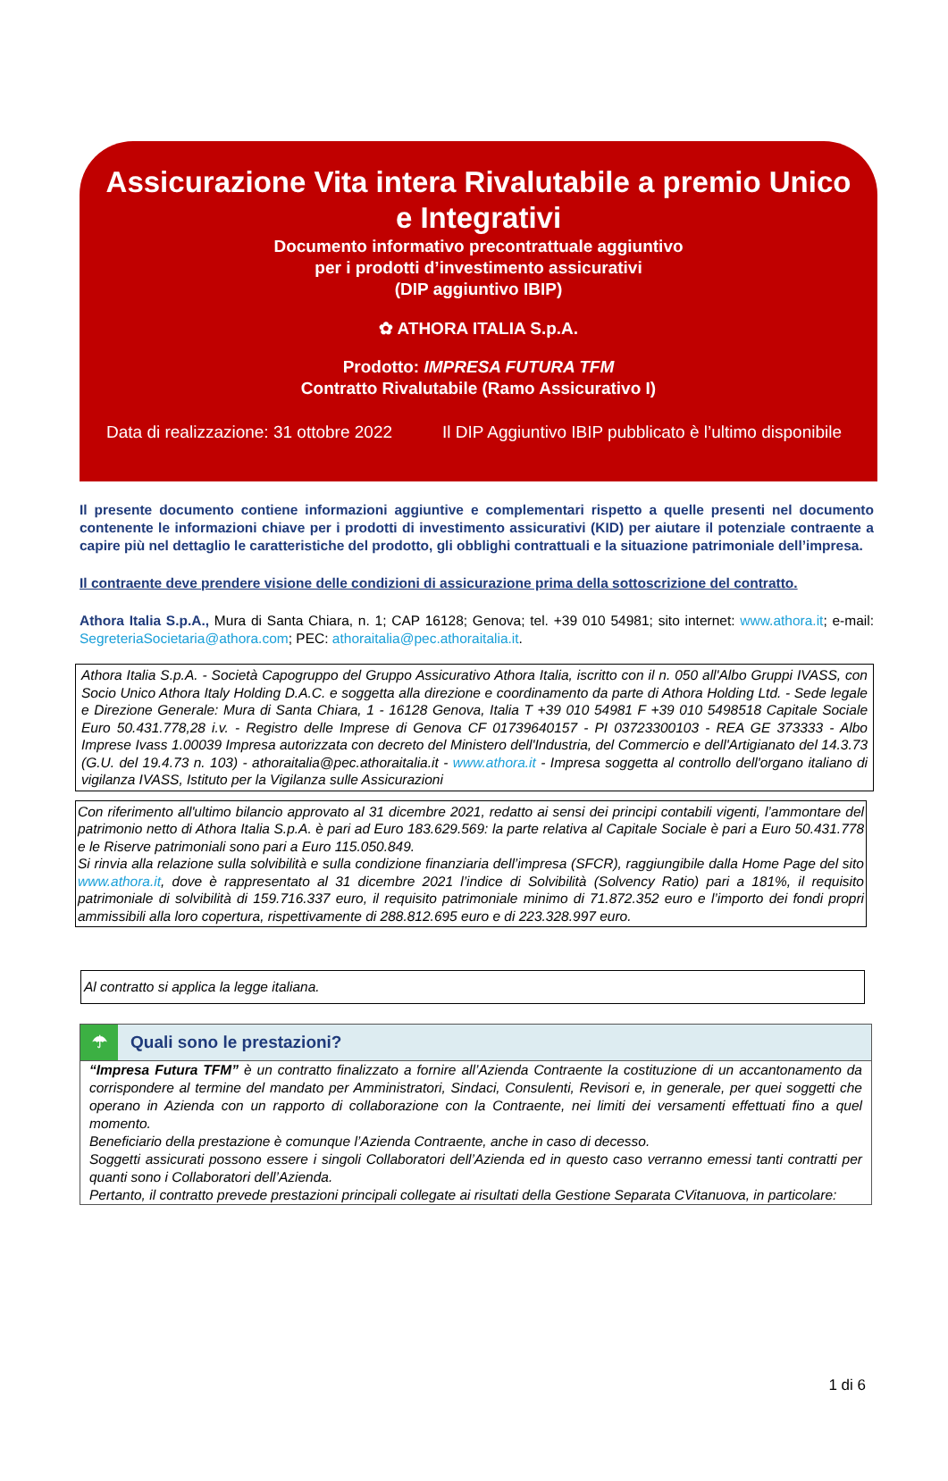Assicurazione Vita intera Rivalutabile a premio Unico
e Integrativi
Documento informativo precontrattuale aggiuntivo
per i prodotti d’investimento assicurativi
(DIP aggiuntivo IBIP)
✿ ATHORA ITALIA S.p.A.
Prodotto: IMPRESA FUTURA TFM
Contratto Rivalutabile (Ramo Assicurativo I)
Data di realizzazione: 31 ottobre 2022 Il DIP Aggiuntivo IBIP pubblicato è l’ultimo disponibile
Il presente documento contiene informazioni aggiuntive e complementari rispetto a quelle presenti nel documento contenente le informazioni chiave per i prodotti di investimento assicurativi (KID) per aiutare il potenziale contraente a capire più nel dettaglio le caratteristiche del prodotto, gli obblighi contrattuali e la situazione patrimoniale dell’impresa.
Il contraente deve prendere visione delle condizioni di assicurazione prima della sottoscrizione del contratto.
Athora Italia S.p.A., Mura di Santa Chiara, n. 1; CAP 16128; Genova; tel. +39 010 54981; sito internet: www.athora.it; e-mail: SegreteriaSocietaria@athora.com; PEC: athoraitalia@pec.athoraitalia.it.
Athora Italia S.p.A. - Società Capogruppo del Gruppo Assicurativo Athora Italia, iscritto con il n. 050 all'Albo Gruppi IVASS, con Socio Unico Athora Italy Holding D.A.C. e soggetta alla direzione e coordinamento da parte di Athora Holding Ltd. - Sede legale e Direzione Generale: Mura di Santa Chiara, 1 - 16128 Genova, Italia T +39 010 54981 F +39 010 5498518 Capitale Sociale Euro 50.431.778,28 i.v. - Registro delle Imprese di Genova CF 01739640157 - PI 03723300103 - REA GE 373333 - Albo Imprese Ivass 1.00039 Impresa autorizzata con decreto del Ministero dell'Industria, del Commercio e dell'Artigianato del 14.3.73 (G.U. del 19.4.73 n. 103) - athoraitalia@pec.athoraitalia.it - www.athora.it - Impresa soggetta al controllo dell'organo italiano di vigilanza IVASS, Istituto per la Vigilanza sulle Assicurazioni
Con riferimento all'ultimo bilancio approvato al 31 dicembre 2021, redatto ai sensi dei principi contabili vigenti, l’ammontare del patrimonio netto di Athora Italia S.p.A. è pari ad Euro 183.629.569: la parte relativa al Capitale Sociale è pari a Euro 50.431.778 e le Riserve patrimoniali sono pari a Euro 115.050.849.
Si rinvia alla relazione sulla solvibilità e sulla condizione finanziaria dell’impresa (SFCR), raggiungibile dalla Home Page del sito www.athora.it, dove è rappresentato al 31 dicembre 2021 l’indice di Solvibilità (Solvency Ratio) pari a 181%, il requisito patrimoniale di solvibilità di 159.716.337 euro, il requisito patrimoniale minimo di 71.872.352 euro e l’importo dei fondi propri ammissibili alla loro copertura, rispettivamente di 288.812.695 euro e di 223.328.997 euro.
Al contratto si applica la legge italiana.
☂
Quali sono le prestazioni?
“Impresa Futura TFM” è un contratto finalizzato a fornire all’Azienda Contraente la costituzione di un accantonamento da corrispondere al termine del mandato per Amministratori, Sindaci, Consulenti, Revisori e, in generale, per quei soggetti che operano in Azienda con un rapporto di collaborazione con la Contraente, nei limiti dei versamenti effettuati fino a quel momento.
Beneficiario della prestazione è comunque l’Azienda Contraente, anche in caso di decesso.
Soggetti assicurati possono essere i singoli Collaboratori dell’Azienda ed in questo caso verranno emessi tanti contratti per quanti sono i Collaboratori dell’Azienda.
Pertanto, il contratto prevede prestazioni principali collegate ai risultati della Gestione Separata CVitanuova, in particolare:
1 di 6